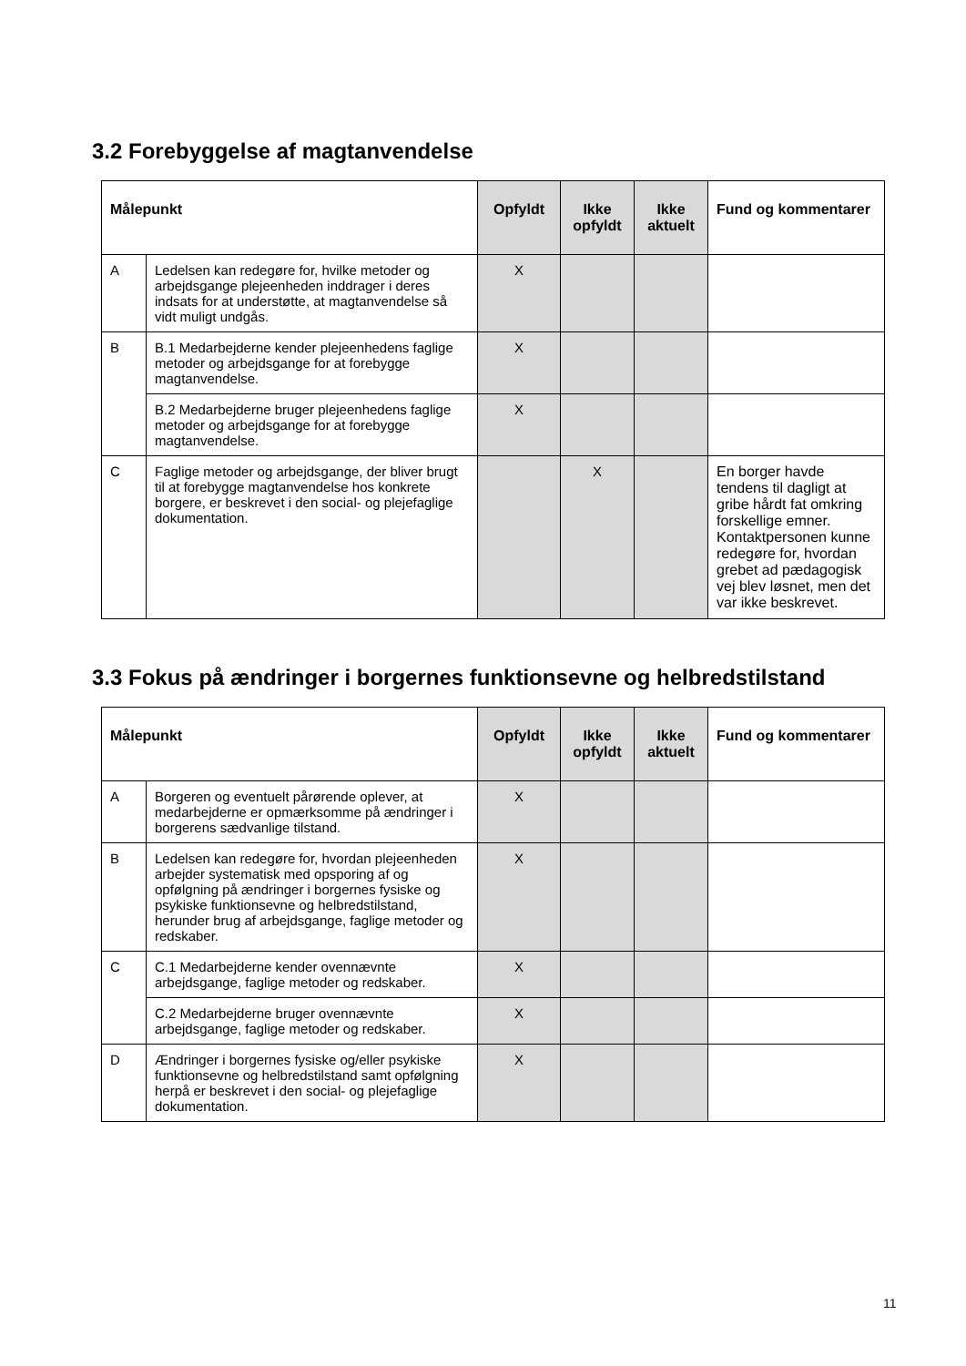3.2 Forebyggelse af magtanvendelse
| Målepunkt | | Opfyldt | Ikke opfyldt | Ikke aktuelt | Fund og kommentarer |
| --- | --- | --- | --- | --- | --- |
| A | Ledelsen kan redegøre for, hvilke metoder og arbejdsgange plejeenheden inddrager i deres indsats for at understøtte, at magtanvendelse så vidt muligt undgås. | X | | | |
| B | B.1 Medarbejderne kender plejeenhedens faglige metoder og arbejdsgange for at forebygge magtanvendelse. | X | | | |
| | B.2 Medarbejderne bruger plejeenhedens faglige metoder og arbejdsgange for at forebygge magtanvendelse. | X | | | |
| C | Faglige metoder og arbejdsgange, der bliver brugt til at forebygge magtanvendelse hos konkrete borgere, er beskrevet i den social- og plejefaglige dokumentation. | | X | | En borger havde tendens til dagligt at gribe hårdt fat omkring forskellige emner. Kontaktpersonen kunne redegøre for, hvordan grebet ad pædagogisk vej blev løsnet, men det var ikke beskrevet. |
3.3 Fokus på ændringer i borgernes funktionsevne og helbredstilstand
| Målepunkt | | Opfyldt | Ikke opfyldt | Ikke aktuelt | Fund og kommentarer |
| --- | --- | --- | --- | --- | --- |
| A | Borgeren og eventuelt pårørende oplever, at medarbejderne er opmærksomme på ændringer i borgerens sædvanlige tilstand. | X | | | |
| B | Ledelsen kan redegøre for, hvordan plejeenheden arbejder systematisk med opsporing af og opfølgning på ændringer i borgernes fysiske og psykiske funktionsevne og helbredstilstand, herunder brug af arbejdsgange, faglige metoder og redskaber. | X | | | |
| C | C.1 Medarbejderne kender ovennævnte arbejdsgange, faglige metoder og redskaber. | X | | | |
| | C.2 Medarbejderne bruger ovennævnte arbejdsgange, faglige metoder og redskaber. | X | | | |
| D | Ændringer i borgernes fysiske og/eller psykiske funktionsevne og helbredstilstand samt opfølgning herpå er beskrevet i den social- og plejefaglige dokumentation. | X | | | |
11